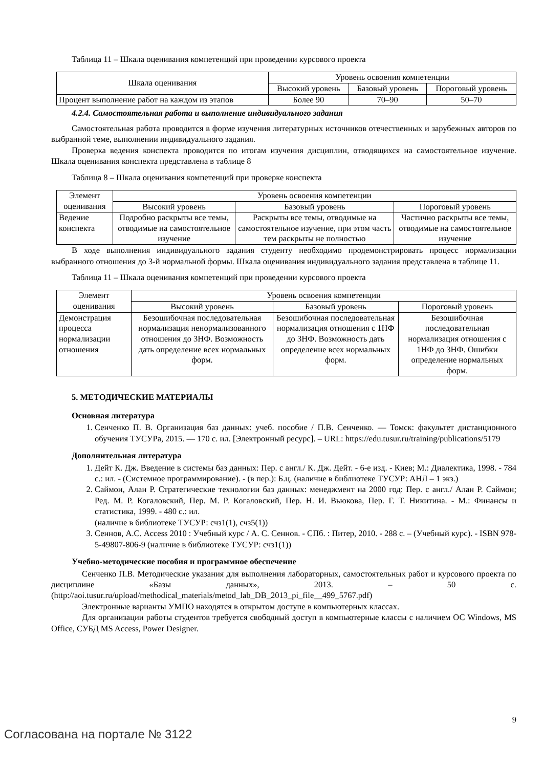Таблица 11 – Шкала оценивания компетенций при проведении курсового проекта
| Шкала оценивания | Уровень освоения компетенции | | |
| --- | --- | --- | --- |
| | Высокий уровень | Базовый уровень | Пороговый уровень |
| Процент выполнение работ на каждом из этапов | Более 90 | 70–90 | 50–70 |
4.2.4. Самостоятельная работа и выполнение индивидуального задания
Самостоятельная работа проводится в форме изучения литературных источников отечественных и зарубежных авторов по выбранной теме, выполнении индивидуального задания.
Проверка ведения конспекта проводится по итогам изучения дисциплин, отводящихся на самостоятельное изучение. Шкала оценивания конспекта представлена в таблице 8
Таблица 8 – Шкала оценивания компетенций при проверке конспекта
| Элемент оценивания | Уровень освоения компетенции | | |
| --- | --- | --- | --- |
| | Высокий уровень | Базовый уровень | Пороговый уровень |
| Ведение конспекта | Подробно раскрыты все темы, отводимые на самостоятельное изучение | Раскрыты все темы, отводимые на самостоятельное изучение, при этом часть тем раскрыты не полностью | Частично раскрыты все темы, отводимые на самостоятельное изучение |
В ходе выполнения индивидуального задания студенту необходимо продемонстрировать процесс нормализации выбранного отношения до 3-й нормальной формы. Шкала оценивания индивидуального задания представлена в таблице 11.
Таблица 11 – Шкала оценивания компетенций при проведении курсового проекта
| Элемент оценивания | Уровень освоения компетенции | | |
| --- | --- | --- | --- |
| | Высокий уровень | Базовый уровень | Пороговый уровень |
| Демонстрация процесса нормализации отношения | Безошибочная последовательная нормализация ненормализованного отношения до 3НФ. Возможность дать определение всех нормальных форм. | Безошибочная последовательная нормализация отношения с 1НФ до 3НФ. Возможность дать определение всех нормальных форм. | Безошибочная последовательная нормализация отношения с 1НФ до 3НФ. Ошибки определение нормальных форм. |
5. МЕТОДИЧЕСКИЕ МАТЕРИАЛЫ
Основная литература
1. Сенченко П. В. Организация баз данных: учеб. пособие / П.В. Сенченко. — Томск: факультет дистанционного обучения ТУСУРа, 2015. — 170 с. ил. [Электронный ресурс]. – URL: https://edu.tusur.ru/training/publications/5179
Дополнительная литература
1. Дейт К. Дж. Введение в системы баз данных: Пер. с англ./ К. Дж. Дейт. - 6-е изд. - Киев; М.: Диалектика, 1998. - 784 с.: ил. - (Системное программирование). - (в пер.): Б.ц. (наличие в библиотеке ТУСУР: АНЛ – 1 экз.)
2. Саймон, Алан Р. Стратегические технологии баз данных: менеджмент на 2000 год: Пер. с англ./ Алан Р. Саймон; Ред. М. Р. Когаловский, Пер. М. Р. Когаловский, Пер. Н. И. Вьюкова, Пер. Г. Т. Никитина. - М.: Финансы и статистика, 1999. - 480 с.: ил.
(наличие в библиотеке ТУСУР: счз1(1), счз5(1))
3. Сеннов, А.С. Access 2010 : Учебный курс / А. С. Сеннов. - СПб. : Питер, 2010. - 288 с. – (Учебный курс). - ISBN 978-5-49807-806-9 (наличие в библиотеке ТУСУР: счз1(1))
Учебно-методические пособия и программное обеспечение
Сенченко П.В. Методические указания для выполнения лабораторных, самостоятельных работ и курсового проекта по дисциплине «Базы данных», 2013. – 50 с. (http://aoi.tusur.ru/upload/methodical_materials/metod_lab_DB_2013_pi_file__499_5767.pdf)
Электронные варианты УМПО находятся в открытом доступе в компьютерных классах.
Для организации работы студентов требуется свободный доступ в компьютерные классы с наличием ОС Windows, MS Office, СУБД MS Access, Power Designer.
9
Согласована на портале № 3122